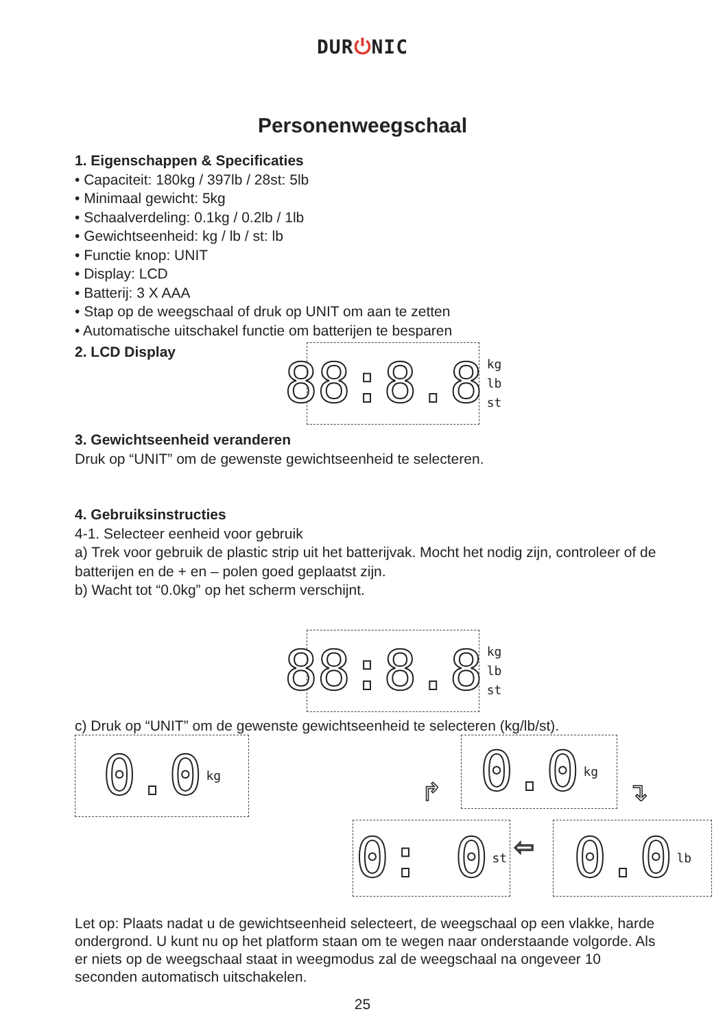DUR⏻NIC
Personenweegschaal
1. Eigenschappen & Specificaties
• Capaciteit: 180kg / 397lb / 28st: 5lb
• Minimaal gewicht: 5kg
• Schaalverdeling: 0.1kg / 0.2lb / 1lb
• Gewichtseenheid: kg / lb / st: lb
• Functie knop: UNIT
• Display: LCD
• Batterij: 3 X AAA
• Stap op de weegschaal of druk op UNIT om aan te zetten
• Automatische uitschakel functie om batterijen te besparen
2. LCD Display
88:8.8
kg
lb
st
3. Gewichtseenheid veranderen
Druk op “UNIT” om de gewenste gewichtseenheid te selecteren.
4. Gebruiksinstructies
4-1. Selecteer eenheid voor gebruik
a) Trek voor gebruik de plastic strip uit het batterijvak. Mocht het nodig zijn, controleer of de batterijen en de + en – polen goed geplaatst zijn.
b) Wacht tot “0.0kg” op het scherm verschijnt.
88:8.8
kg
lb
st
c) Druk op “UNIT” om de gewenste gewichtseenheid te selecteren (kg/lb/st).
0.0
kg
0.0
kg
↱ ↴
0: 0
st
⇦
0.0
lb
Let op: Plaats nadat u de gewichtseenheid selecteert, de weegschaal op een vlakke, harde ondergrond. U kunt nu op het platform staan om te wegen naar onderstaande volgorde. Als er niets op de weegschaal staat in weegmodus zal de weegschaal na ongeveer 10 seconden automatisch uitschakelen.
25